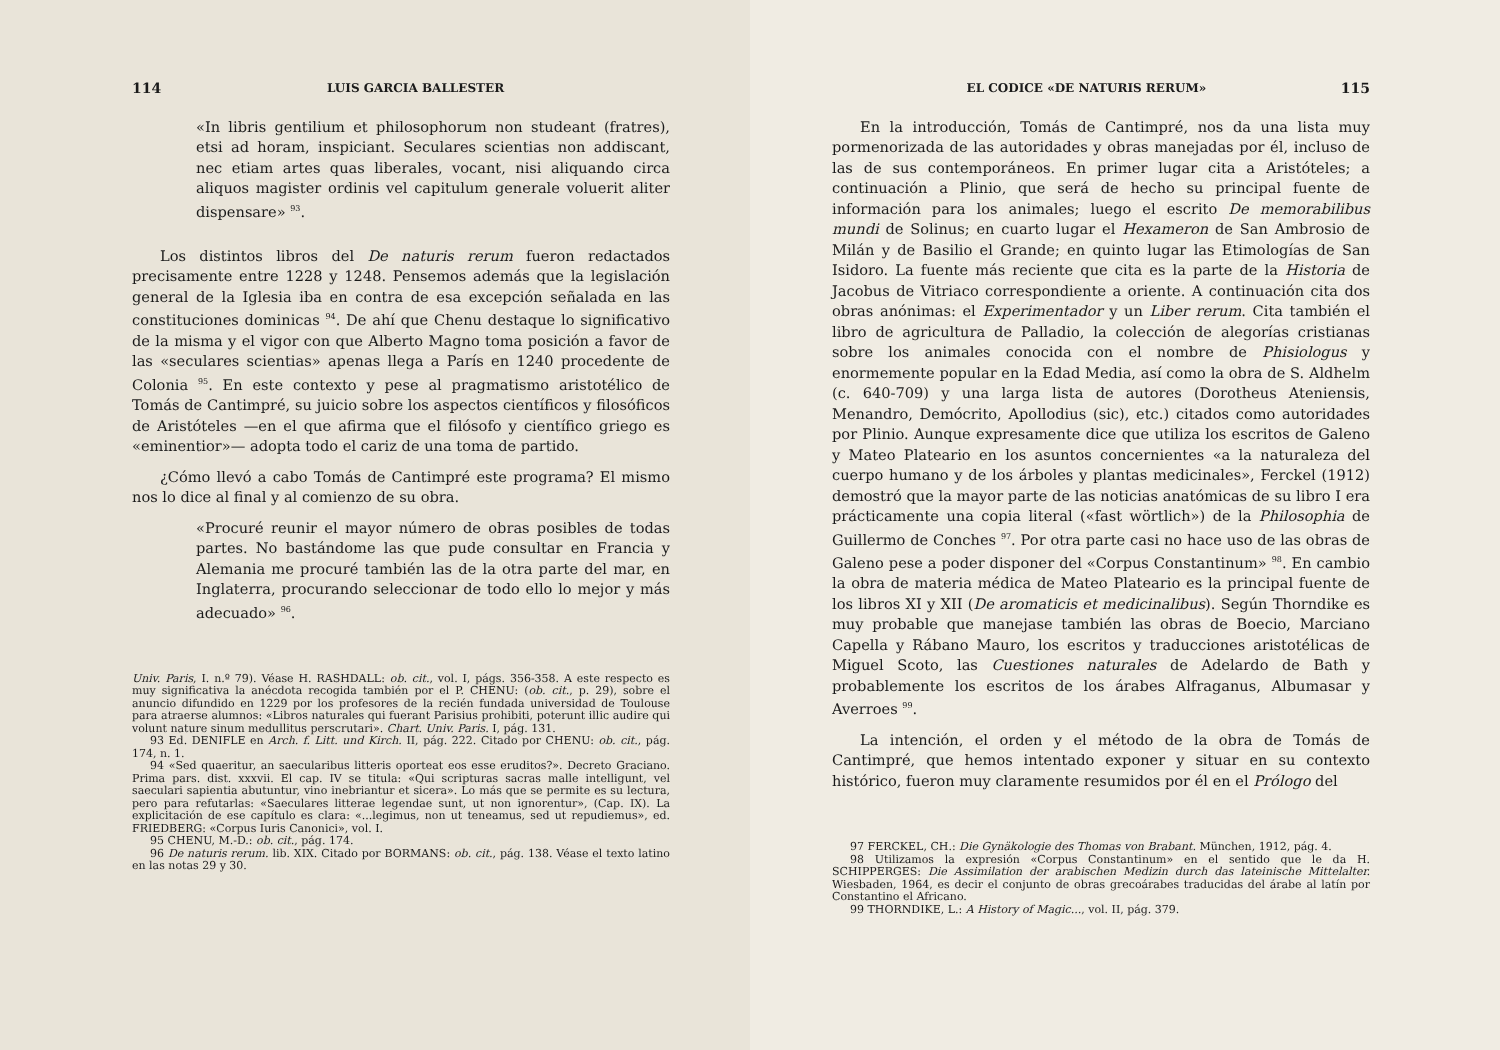114 LUIS GARCIA BALLESTER
«In libris gentilium et philosophorum non studeant (fratres), etsi ad horam, inspiciant. Seculares scientias non addiscant, nec etiam artes quas liberales, vocant, nisi aliquando circa aliquos magister ordinis vel capitulum generale voluerit aliter dispensare» <sup>93</sup>.
Los distintos libros del De naturis rerum fueron redactados precisamente entre 1228 y 1248. Pensemos además que la legislación general de la Iglesia iba en contra de esa excepción señalada en las constituciones dominicas <sup>94</sup>. De ahí que Chenu destaque lo significativo de la misma y el vigor con que Alberto Magno toma posición a favor de las «seculares scientias» apenas llega a París en 1240 procedente de Colonia <sup>95</sup>. En este contexto y pese al pragmatismo aristotélico de Tomás de Cantimpré, su juicio sobre los aspectos científicos y filosóficos de Aristóteles —en el que afirma que el filósofo y científico griego es «eminentior»— adopta todo el cariz de una toma de partido.
¿Cómo llevó a cabo Tomás de Cantimpré este programa? El mismo nos lo dice al final y al comienzo de su obra.
«Procuré reunir el mayor número de obras posibles de todas partes. No bastándome las que pude consultar en Francia y Alemania me procuré también las de la otra parte del mar, en Inglaterra, procurando seleccionar de todo ello lo mejor y más adecuado» <sup>96</sup>.
Univ. Paris, I. n.º 79). Véase H. RASHDALL: ob. cit., vol. I, págs. 356-358. A este respecto es muy significativa la anécdota recogida también por el P. CHENU: (ob. cit., p. 29), sobre el anuncio difundido en 1229 por los profesores de la recién fundada universidad de Toulouse para atraerse alumnos: «Libros naturales qui fuerant Parisius prohibiti, poterunt illic audire qui volunt nature sinum medullitus perscrutari». Chart. Univ. Paris. I, pág. 131.
93 Ed. DENIFLE en Arch. f. Litt. und Kirch. II, pág. 222. Citado por CHENU: ob. cit., pág. 174, n. 1.
94 «Sed quaeritur, an saecularibus litteris oporteat eos esse eruditos?». Decreto Graciano. Prima pars. dist. xxxvii. El cap. IV se titula: «Qui scripturas sacras malle intelligunt, vel saeculari sapientia abutuntur, vino inebriantur et sicera». Lo más que se permite es su lectura, pero para refutarlas: «Saeculares litterae legendae sunt, ut non ignorentur», (Cap. IX). La explicitación de ese capítulo es clara: «...legimus, non ut teneamus, sed ut repudiemus», ed. FRIEDBERG: «Corpus Iuris Canonici», vol. I.
95 CHENU, M.-D.: ob. cit., pág. 174.
96 De naturis rerum. lib. XIX. Citado por BORMANS: ob. cit., pág. 138. Véase el texto latino en las notas 29 y 30.
EL CODICE «DE NATURIS RERUM» 115
En la introducción, Tomás de Cantimpré, nos da una lista muy pormenorizada de las autoridades y obras manejadas por él, incluso de las de sus contemporáneos. En primer lugar cita a Aristóteles; a continuación a Plinio, que será de hecho su principal fuente de información para los animales; luego el escrito De memorabilibus mundi de Solinus; en cuarto lugar el Hexameron de San Ambrosio de Milán y de Basilio el Grande; en quinto lugar las Etimologías de San Isidoro. La fuente más reciente que cita es la parte de la Historia de Jacobus de Vitriaco correspondiente a oriente. A continuación cita dos obras anónimas: el Experimentador y un Liber rerum. Cita también el libro de agricultura de Palladio, la colección de alegorías cristianas sobre los animales conocida con el nombre de Phisiologus y enormemente popular en la Edad Media, así como la obra de S. Aldhelm (c. 640-709) y una larga lista de autores (Dorotheus Ateniensis, Menandro, Demócrito, Apollodius (sic), etc.) citados como autoridades por Plinio. Aunque expresamente dice que utiliza los escritos de Galeno y Mateo Plateario en los asuntos concernientes «a la naturaleza del cuerpo humano y de los árboles y plantas medicinales», Ferckel (1912) demostró que la mayor parte de las noticias anatómicas de su libro I era prácticamente una copia literal («fast wörtlich») de la Philosophia de Guillermo de Conches <sup>97</sup>. Por otra parte casi no hace uso de las obras de Galeno pese a poder disponer del «Corpus Constantinum» <sup>98</sup>. En cambio la obra de materia médica de Mateo Plateario es la principal fuente de los libros XI y XII (De aromaticis et medicinalibus). Según Thorndike es muy probable que manejase también las obras de Boecio, Marciano Capella y Rábano Mauro, los escritos y traducciones aristotélicas de Miguel Scoto, las Cuestiones naturales de Adelardo de Bath y probablemente los escritos de los árabes Alfraganus, Albumasar y Averroes <sup>99</sup>.
La intención, el orden y el método de la obra de Tomás de Cantimpré, que hemos intentado exponer y situar en su contexto histórico, fueron muy claramente resumidos por él en el Prólogo del
97 FERCKEL, CH.: Die Gynäkologie des Thomas von Brabant. München, 1912, pág. 4.
98 Utilizamos la expresión «Corpus Constantinum» en el sentido que le da H. SCHIPPERGES: Die Assimilation der arabischen Medizin durch das lateinische Mittelalter. Wiesbaden, 1964, es decir el conjunto de obras grecoárabes traducidas del árabe al latín por Constantino el Africano.
99 THORNDIKE, L.: A History of Magic..., vol. II, pág. 379.